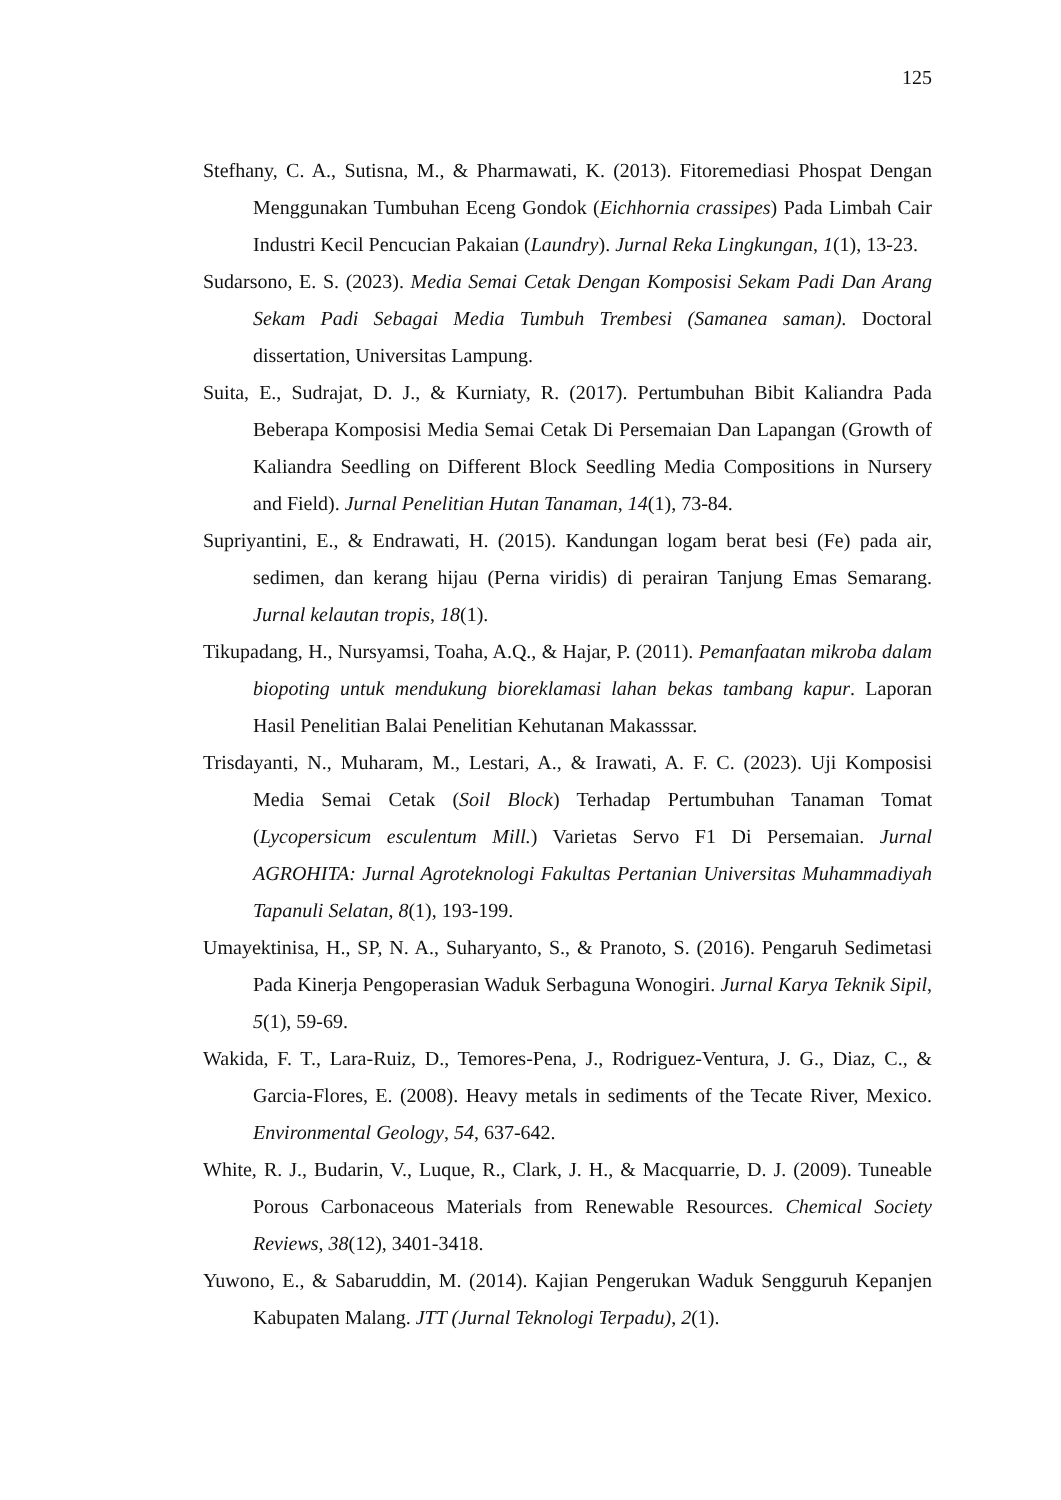125
Stefhany, C. A., Sutisna, M., & Pharmawati, K. (2013). Fitoremediasi Phospat Dengan Menggunakan Tumbuhan Eceng Gondok (Eichhornia crassipes) Pada Limbah Cair Industri Kecil Pencucian Pakaian (Laundry). Jurnal Reka Lingkungan, 1(1), 13-23.
Sudarsono, E. S. (2023). Media Semai Cetak Dengan Komposisi Sekam Padi Dan Arang Sekam Padi Sebagai Media Tumbuh Trembesi (Samanea saman). Doctoral dissertation, Universitas Lampung.
Suita, E., Sudrajat, D. J., & Kurniaty, R. (2017). Pertumbuhan Bibit Kaliandra Pada Beberapa Komposisi Media Semai Cetak Di Persemaian Dan Lapangan (Growth of Kaliandra Seedling on Different Block Seedling Media Compositions in Nursery and Field). Jurnal Penelitian Hutan Tanaman, 14(1), 73-84.
Supriyantini, E., & Endrawati, H. (2015). Kandungan logam berat besi (Fe) pada air, sedimen, dan kerang hijau (Perna viridis) di perairan Tanjung Emas Semarang. Jurnal kelautan tropis, 18(1).
Tikupadang, H., Nursyamsi, Toaha, A.Q., & Hajar, P. (2011). Pemanfaatan mikroba dalam biopoting untuk mendukung bioreklamasi lahan bekas tambang kapur. Laporan Hasil Penelitian Balai Penelitian Kehutanan Makasssar.
Trisdayanti, N., Muharam, M., Lestari, A., & Irawati, A. F. C. (2023). Uji Komposisi Media Semai Cetak (Soil Block) Terhadap Pertumbuhan Tanaman Tomat (Lycopersicum esculentum Mill.) Varietas Servo F1 Di Persemaian. Jurnal AGROHITA: Jurnal Agroteknologi Fakultas Pertanian Universitas Muhammadiyah Tapanuli Selatan, 8(1), 193-199.
Umayektinisa, H., SP, N. A., Suharyanto, S., & Pranoto, S. (2016). Pengaruh Sedimetasi Pada Kinerja Pengoperasian Waduk Serbaguna Wonogiri. Jurnal Karya Teknik Sipil, 5(1), 59-69.
Wakida, F. T., Lara-Ruiz, D., Temores-Pena, J., Rodriguez-Ventura, J. G., Diaz, C., & Garcia-Flores, E. (2008). Heavy metals in sediments of the Tecate River, Mexico. Environmental Geology, 54, 637-642.
White, R. J., Budarin, V., Luque, R., Clark, J. H., & Macquarrie, D. J. (2009). Tuneable Porous Carbonaceous Materials from Renewable Resources. Chemical Society Reviews, 38(12), 3401-3418.
Yuwono, E., & Sabaruddin, M. (2014). Kajian Pengerukan Waduk Sengguruh Kepanjen Kabupaten Malang. JTT (Jurnal Teknologi Terpadu), 2(1).